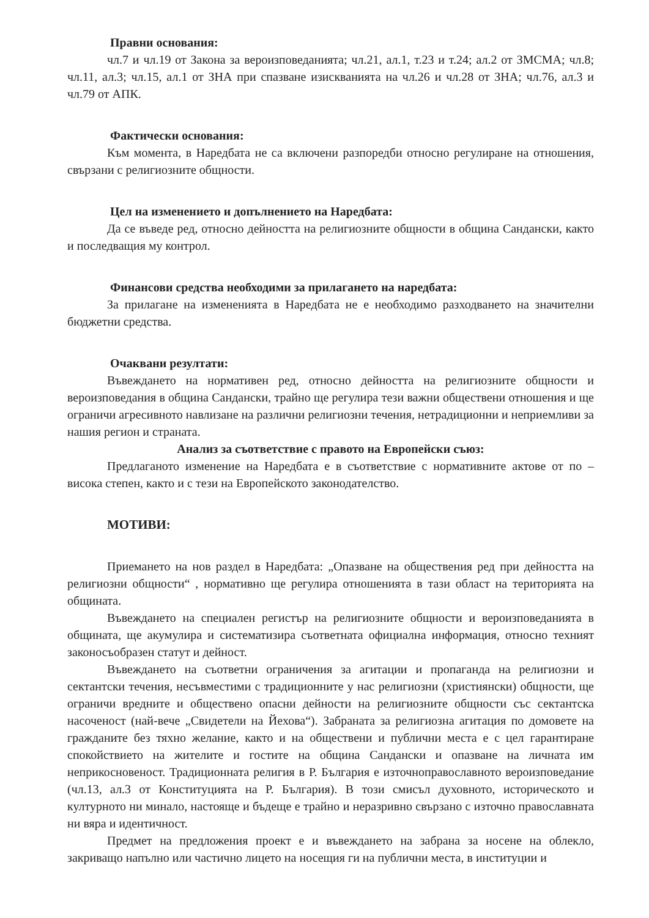Правни основания:
чл.7 и чл.19 от Закона за вероизповеданията; чл.21, ал.1, т.23 и т.24; ал.2 от ЗМСМА; чл.8; чл.11, ал.3; чл.15, ал.1 от ЗНА при спазване изискванията на чл.26 и чл.28 от ЗНА; чл.76, ал.3 и чл.79 от АПК.
Фактически основания:
Към момента, в Наредбата не са включени разпоредби относно регулиране на отношения, свързани с религиозните общности.
Цел на изменението и допълнението на Наредбата:
Да се въведе ред, относно дейността на религиозните общности в община Сандански, както и последващия му контрол.
Финансови средства необходими за прилагането на наредбата:
За прилагане на измененията в Наредбата не е необходимо разходването на значителни бюджетни средства.
Очаквани резултати:
Въвеждането на нормативен ред, относно дейността на религиозните общности и вероизповедания в община Сандански, трайно ще регулира тези важни обществени отношения и ще ограничи агресивното навлизане на различни религиозни течения, нетрадиционни и неприемливи за нашия регион и страната.
Анализ за съответствие с правото на Европейски съюз:
Предлаганото изменение на Наредбата е в съответствие с нормативните актове от по – висока степен, както и с тези на Европейското законодателство.
МОТИВИ:
Приемането на нов раздел в Наредбата: „Опазване на обществения ред при дейността на религиозни общности“ , нормативно ще регулира отношенията в тази област на територията на общината.
Въвеждането на специален регистър на религиозните общности и вероизповеданията в общината, ще акумулира и систематизира съответната официална информация, относно техният законосъобразен статут и дейност.
Въвеждането на съответни ограничения за агитации и пропаганда на религиозни и сектантски течения, несъвместими с традиционните у нас религиозни (християнски) общности, ще ограничи вредните и обществено опасни дейности на религиозните общности със сектантска насоченост (най-вече „Свидетели на Йехова“). Забраната за религиозна агитация по домовете на гражданите без тяхно желание, както и на обществени и публични места е с цел гарантиране спокойствието на жителите и гостите на община Сандански и опазване на личната им неприкосновеност. Традиционната религия в Р. България е източноправославното вероизповедание (чл.13, ал.3 от Конституцията на Р. България). В този смисъл духовното, историческото и културното ни минало, настояще и бъдеще е трайно и неразривно свързано с източно православната ни вяра и идентичност.
Предмет на предложения проект е и въвеждането на забрана за носене на облекло, закриващо напълно или частично лицето на носещия ги на публични места, в институции и